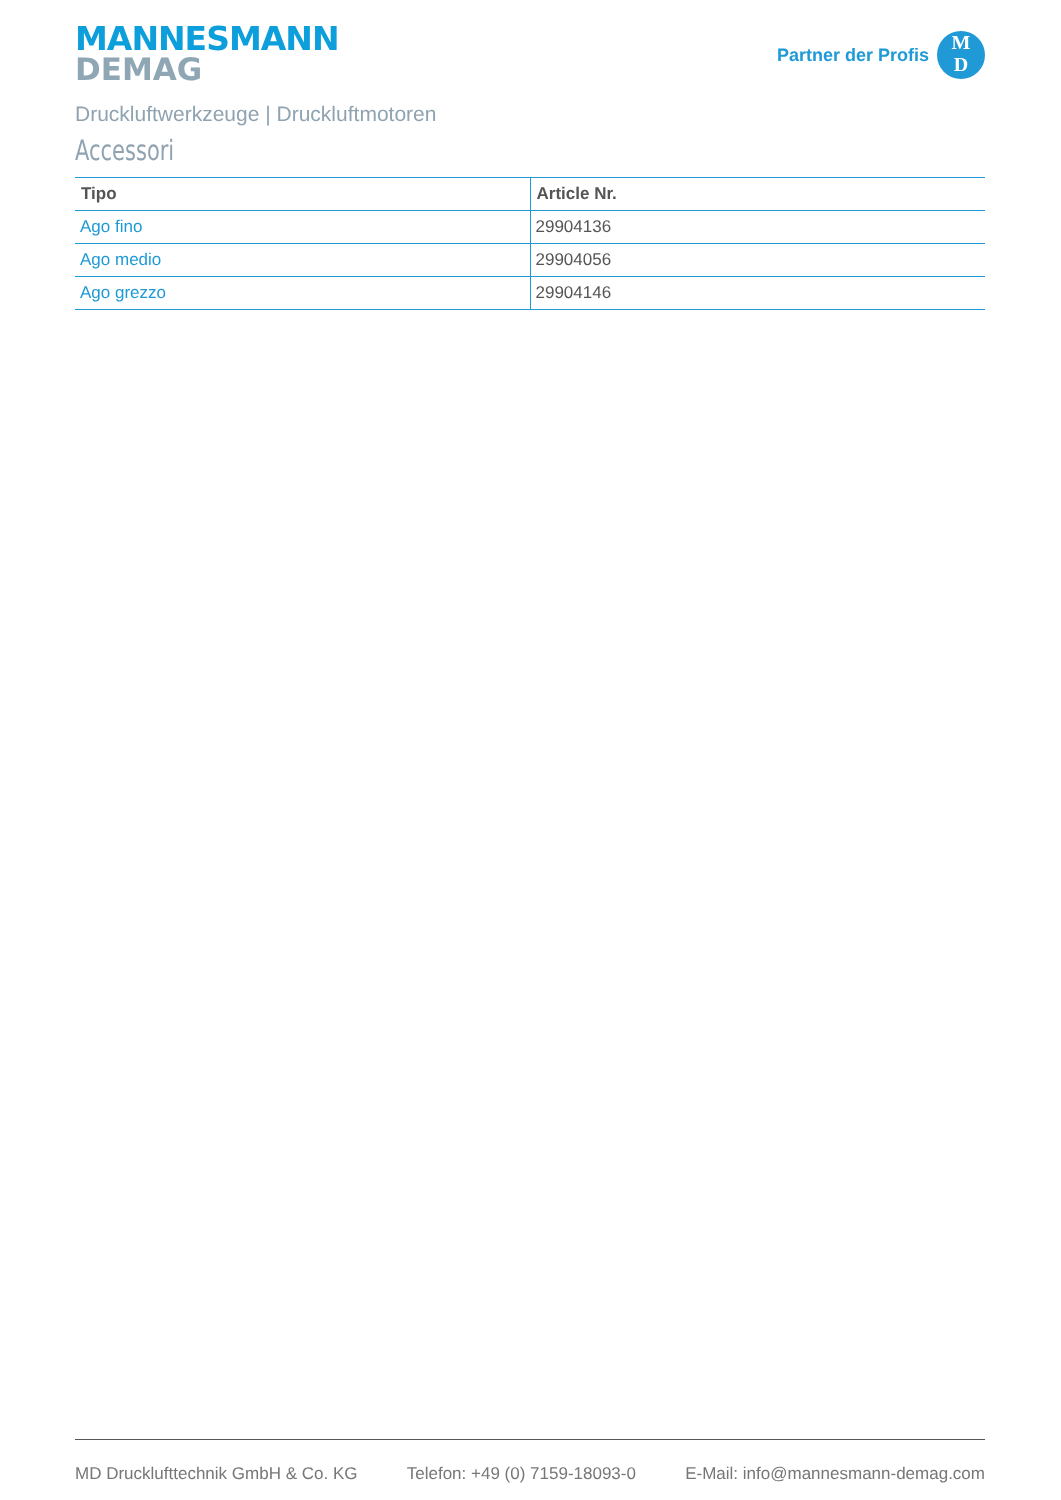MANNESMANN
DEMAG
Partner der Profis
M
D
Druckluftwerkzeuge | Druckluftmotoren
Accessori
| Tipo | Article Nr. |
| --- | --- |
| Ago fino | 29904136 |
| Ago medio | 29904056 |
| Ago grezzo | 29904146 |
MD Drucklufttechnik GmbH & Co. KG Telefon: +49 (0) 7159-18093-0 E-Mail: info@mannesmann-demag.com